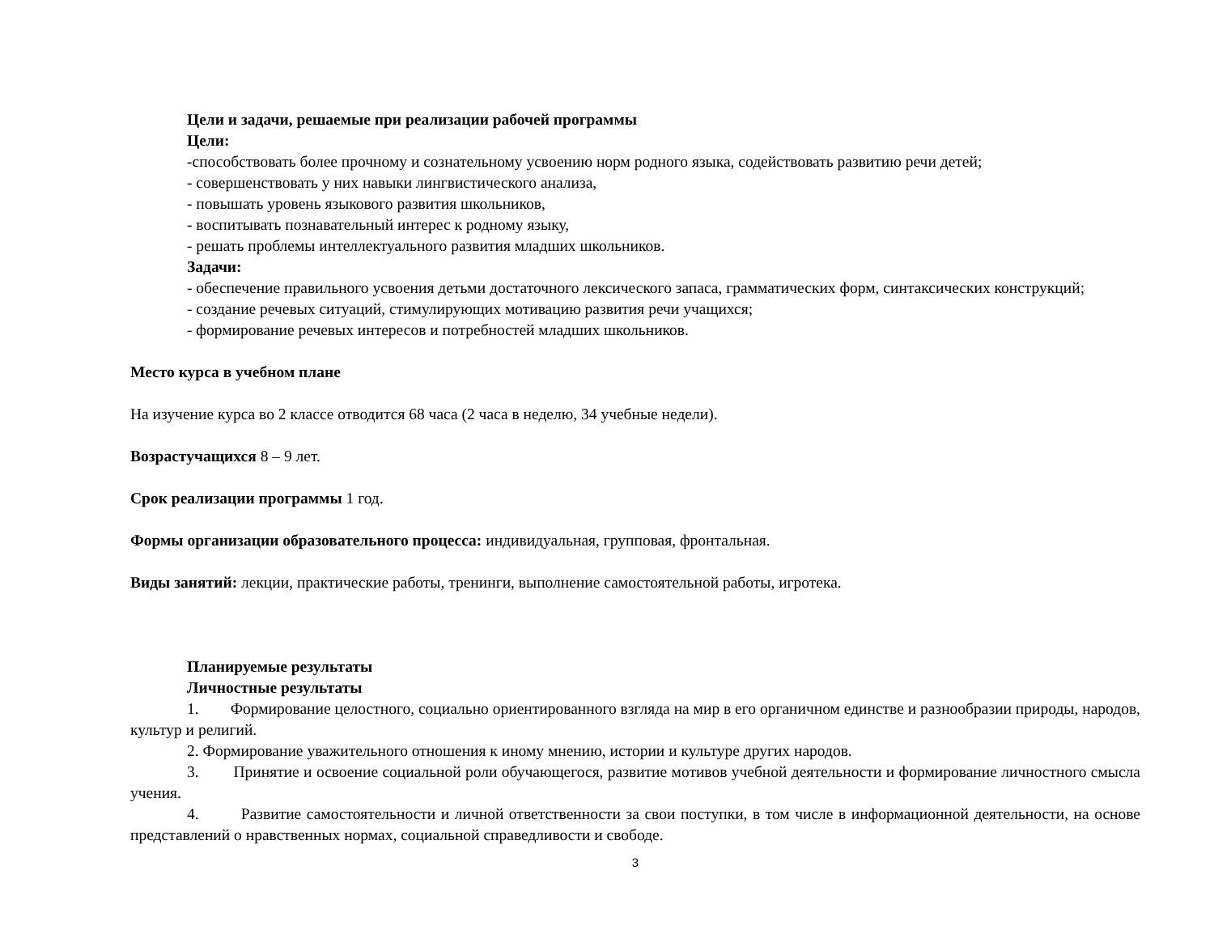Цели и задачи, решаемые при реализации рабочей программы
Цели:
-способствовать более прочному и сознательному усвоению норм родного языка, содействовать развитию речи детей;
- совершенствовать у них навыки лингвистического анализа,
- повышать уровень языкового развития школьников,
- воспитывать познавательный интерес к родному языку,
- решать проблемы интеллектуального развития младших школьников.
Задачи:
- обеспечение правильного усвоения детьми достаточного лексического запаса, грамматических форм, синтаксических конструкций;
- создание речевых ситуаций, стимулирующих мотивацию развития речи учащихся;
- формирование речевых интересов и потребностей младших школьников.
Место курса в учебном плане
На изучение курса во 2 классе отводится 68 часа (2 часа в неделю, 34 учебные недели).
Возрастучащихся 8 – 9 лет.
Срок реализации программы 1 год.
Формы организации образовательного процесса: индивидуальная, групповая, фронтальная.
Виды занятий: лекции, практические работы, тренинги, выполнение самостоятельной работы, игротека.
Планируемые результаты
Личностные результаты
1. Формирование целостного, социально ориентированного взгляда на мир в его органичном единстве и разнообразии природы, народов, культур и религий.
2. Формирование уважительного отношения к иному мнению, истории и культуре других народов.
3. Принятие и освоение социальной роли обучающегося, развитие мотивов учебной деятельности и формирование личностного смысла учения.
4. Развитие самостоятельности и личной ответственности за свои поступки, в том числе в информационной деятельности, на основе представлений о нравственных нормах, социальной справедливости и свободе.
3